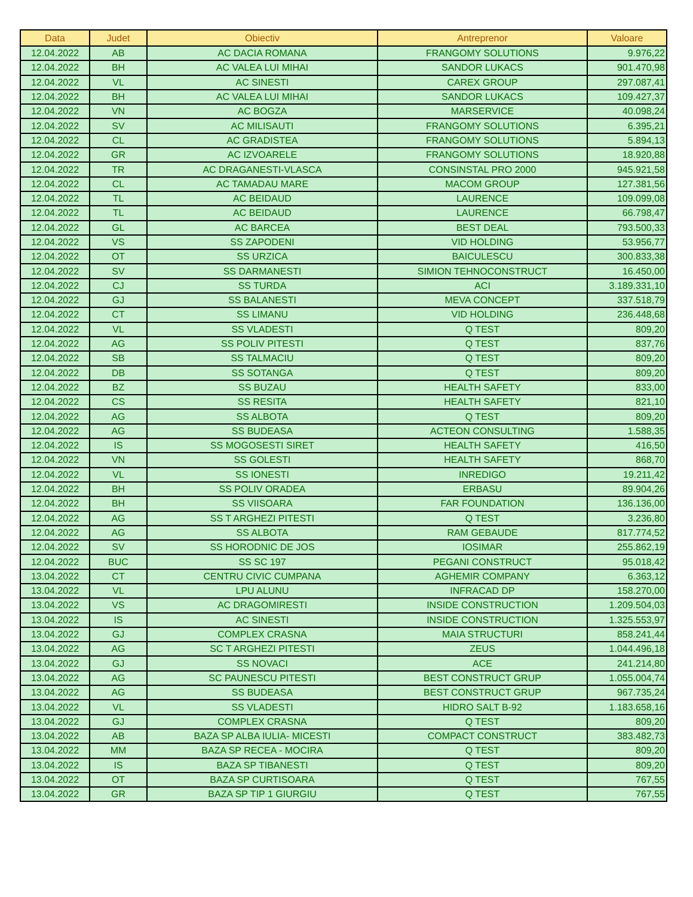| Data | Judet | Obiectiv | Antreprenor | Valoare |
| --- | --- | --- | --- | --- |
| 12.04.2022 | AB | AC DACIA ROMANA | FRANGOMY SOLUTIONS | 9.976,22 |
| 12.04.2022 | BH | AC VALEA LUI MIHAI | SANDOR LUKACS | 901.470,98 |
| 12.04.2022 | VL | AC SINESTI | CAREX GROUP | 297.087,41 |
| 12.04.2022 | BH | AC VALEA LUI MIHAI | SANDOR LUKACS | 109.427,37 |
| 12.04.2022 | VN | AC BOGZA | MARSERVICE | 40.098,24 |
| 12.04.2022 | SV | AC MILISAUTI | FRANGOMY SOLUTIONS | 6.395,21 |
| 12.04.2022 | CL | AC GRADISTEA | FRANGOMY SOLUTIONS | 5.894,13 |
| 12.04.2022 | GR | AC IZVOARELE | FRANGOMY SOLUTIONS | 18.920,88 |
| 12.04.2022 | TR | AC DRAGANESTI-VLASCA | CONSINSTAL PRO 2000 | 945.921,58 |
| 12.04.2022 | CL | AC TAMADAU MARE | MACOM GROUP | 127.381,56 |
| 12.04.2022 | TL | AC BEIDAUD | LAURENCE | 109.099,08 |
| 12.04.2022 | TL | AC BEIDAUD | LAURENCE | 66.798,47 |
| 12.04.2022 | GL | AC BARCEA | BEST DEAL | 793.500,33 |
| 12.04.2022 | VS | SS ZAPODENI | VID HOLDING | 53.956,77 |
| 12.04.2022 | OT | SS URZICA | BAICULESCU | 300.833,38 |
| 12.04.2022 | SV | SS DARMANESTI | SIMION TEHNOCONSTRUCT | 16.450,00 |
| 12.04.2022 | CJ | SS TURDA | ACI | 3.189.331,10 |
| 12.04.2022 | GJ | SS BALANESTI | MEVA CONCEPT | 337.518,79 |
| 12.04.2022 | CT | SS LIMANU | VID HOLDING | 236.448,68 |
| 12.04.2022 | VL | SS VLADESTI | Q TEST | 809,20 |
| 12.04.2022 | AG | SS POLIV PITESTI | Q TEST | 837,76 |
| 12.04.2022 | SB | SS TALMACIU | Q TEST | 809,20 |
| 12.04.2022 | DB | SS SOTANGA | Q TEST | 809,20 |
| 12.04.2022 | BZ | SS BUZAU | HEALTH SAFETY | 833,00 |
| 12.04.2022 | CS | SS RESITA | HEALTH SAFETY | 821,10 |
| 12.04.2022 | AG | SS ALBOTA | Q TEST | 809,20 |
| 12.04.2022 | AG | SS BUDEASA | ACTEON CONSULTING | 1.588,35 |
| 12.04.2022 | IS | SS MOGOSESTI SIRET | HEALTH SAFETY | 416,50 |
| 12.04.2022 | VN | SS GOLESTI | HEALTH SAFETY | 868,70 |
| 12.04.2022 | VL | SS IONESTI | INREDIGO | 19.211,42 |
| 12.04.2022 | BH | SS POLIV ORADEA | ERBASU | 89.904,26 |
| 12.04.2022 | BH | SS VIISOARA | FAR FOUNDATION | 136.136,00 |
| 12.04.2022 | AG | SS T ARGHEZI PITESTI | Q TEST | 3.236,80 |
| 12.04.2022 | AG | SS ALBOTA | RAM GEBAUDE | 817.774,52 |
| 12.04.2022 | SV | SS HORODNIC DE JOS | IOSIMAR | 255.862,19 |
| 12.04.2022 | BUC | SS SC 197 | PEGANI CONSTRUCT | 95.018,42 |
| 13.04.2022 | CT | CENTRU CIVIC CUMPANA | AGHEMIR COMPANY | 6.363,12 |
| 13.04.2022 | VL | LPU ALUNU | INFRACAD DP | 158.270,00 |
| 13.04.2022 | VS | AC DRAGOMIRESTI | INSIDE CONSTRUCTION | 1.209.504,03 |
| 13.04.2022 | IS | AC SINESTI | INSIDE CONSTRUCTION | 1.325.553,97 |
| 13.04.2022 | GJ | COMPLEX CRASNA | MAIA STRUCTURI | 858.241,44 |
| 13.04.2022 | AG | SC T ARGHEZI PITESTI | ZEUS | 1.044.496,18 |
| 13.04.2022 | GJ | SS NOVACI | ACE | 241.214,80 |
| 13.04.2022 | AG | SC PAUNESCU PITESTI | BEST CONSTRUCT GRUP | 1.055.004,74 |
| 13.04.2022 | AG | SS BUDEASA | BEST CONSTRUCT GRUP | 967.735,24 |
| 13.04.2022 | VL | SS VLADESTI | HIDRO SALT B-92 | 1.183.658,16 |
| 13.04.2022 | GJ | COMPLEX CRASNA | Q TEST | 809,20 |
| 13.04.2022 | AB | BAZA SP ALBA IULIA- MICESTI | COMPACT CONSTRUCT | 383.482,73 |
| 13.04.2022 | MM | BAZA SP RECEA - MOCIRA | Q TEST | 809,20 |
| 13.04.2022 | IS | BAZA SP TIBANESTI | Q TEST | 809,20 |
| 13.04.2022 | OT | BAZA SP CURTISOARA | Q TEST | 767,55 |
| 13.04.2022 | GR | BAZA SP TIP 1 GIURGIU | Q TEST | 767,55 |